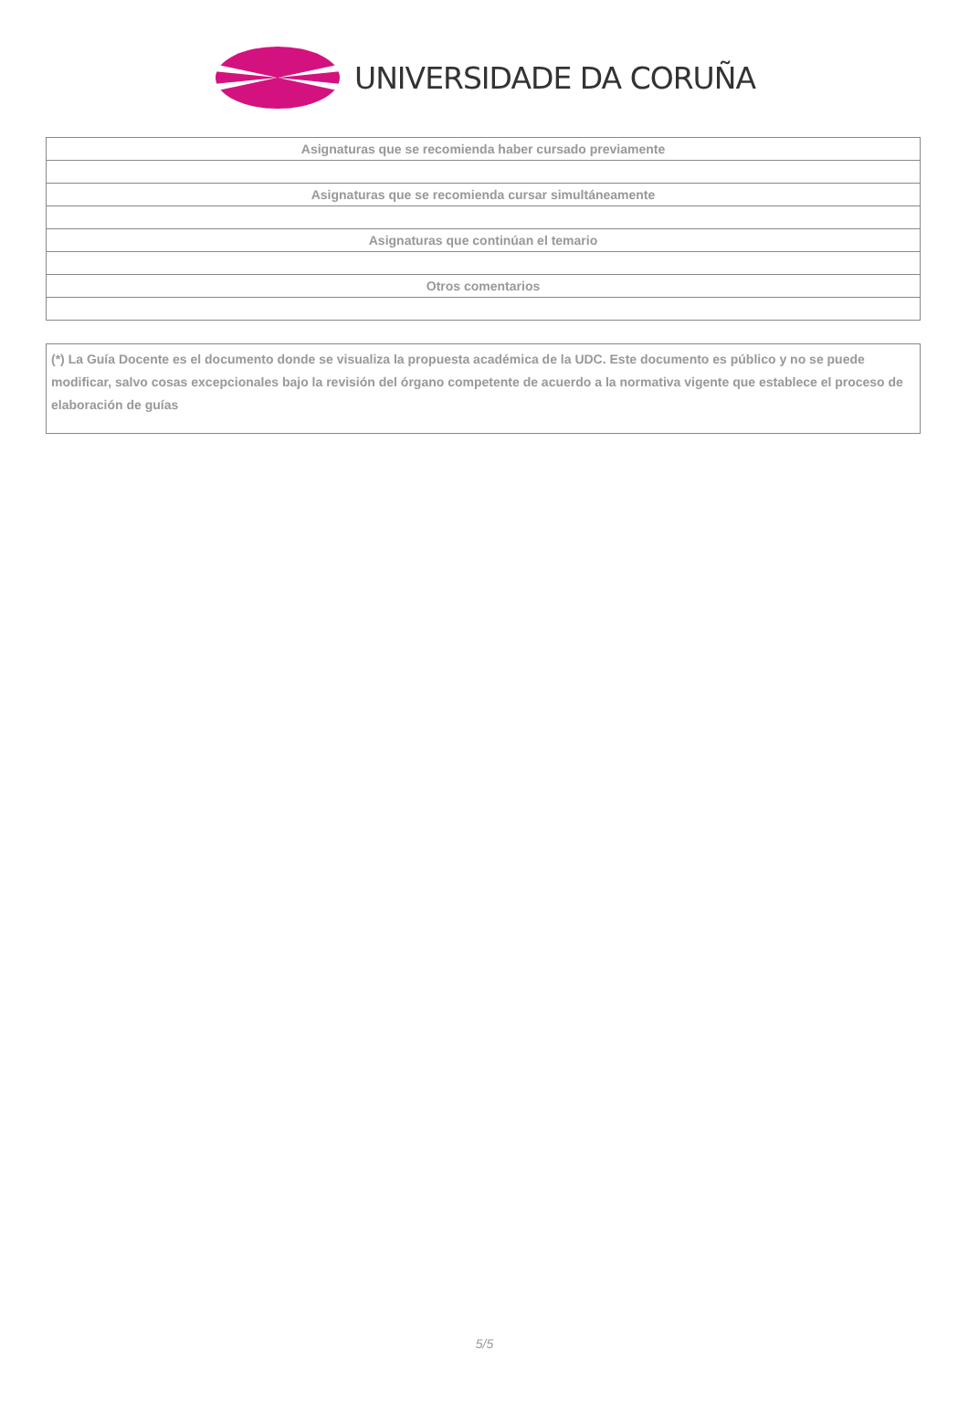UNIVERSIDADE DA CORUÑA
| Asignaturas que se recomienda haber cursado previamente |
| Asignaturas que se recomienda cursar simultáneamente |
| Asignaturas que continúan el temario |
| Otros comentarios |
(*) La Guía Docente es el documento donde se visualiza la propuesta académica de la UDC. Este documento es público y no se puede modificar, salvo cosas excepcionales bajo la revisión del órgano competente de acuerdo a la normativa vigente que establece el proceso de elaboración de guías
5/5